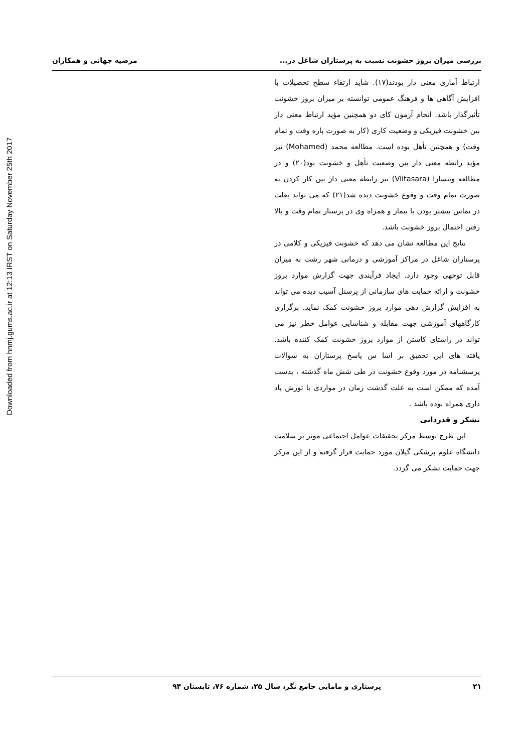Downloaded from hnmj.gums.ac.ir at 12:13 IRST on Saturday November 25th 2017
بررسی میزان بروز خشونت نسبت به پرستاران شاغل در... مرضیه جهانی و همکاران
ارتباط آماری معنی دار بودند(۱۷). شاید ارتقاء سطح تحصیلات با افزایش آگاهی ها و فرهنگ عمومی توانسته بر میزان بروز خشونت تأثیرگذار باشد. انجام آزمون کای دو همچنین مؤید ارتباط معنی دار بین خشونت فیزیکی و وضعیت کاری (کار به صورت پاره وقت و تمام وقت) و همچنین تأهل بوده است. مطالعه محمد (Mohamed) نیز مؤید رابطه معنی دار بین وضعیت تأهل و خشونت بود(۲۰) و در مطالعه ویتسارا (Viitasara) نیز رابطه معنی دار بین کار کردن به صورت تمام وقت و وقوع خشونت دیده شد(۲۱) که می تواند بعلت در تماس بیشتر بودن با بیمار و همراه وی در پرستار تمام وقت و بالا رفتن احتمال بروز خشونت باشد.
نتایج این مطالعه نشان می دهد که خشونت فیزیکی و کلامی در پرستاران شاغل در مراکز آموزشی و درمانی شهر رشت به میزان قابل توجهی وجود دارد. ایجاد فرآیندی جهت گزارش موارد بروز خشونت و ارائه حمایت های سازمانی از پرسنل آسیب دیده می تواند به افزایش گزارش دهی موارد بروز خشونت کمک نماید. برگزاری کارگاههای آموزشی جهت مقابله و شناسایی عوامل خطر نیز می تواند در راستای کاستن از موارد بروز خشونت کمک کننده باشد. یافته های این تحقیق بر اسا س پاسخ پرستاران به سوالات پرسشنامه در مورد وقوع خشونت در طی شش ماه گذشته ، بدست آمده که ممکن است به علت گذشت زمان در مواردی با تورش یاد داری همراه بوده باشد .
تشکر و قدردانی
این طرح توسط مرکز تحقیقات عوامل اجتماعی موثر بر سلامت دانشگاه علوم پزشکی گیلان مورد حمایت قرار گرفته و از این مرکز جهت حمایت تشکر می گردد.
۲۱ پرستاری و مامایی جامع نگر، سال ۲۵، شماره ۷۶، تابستان ۹۴